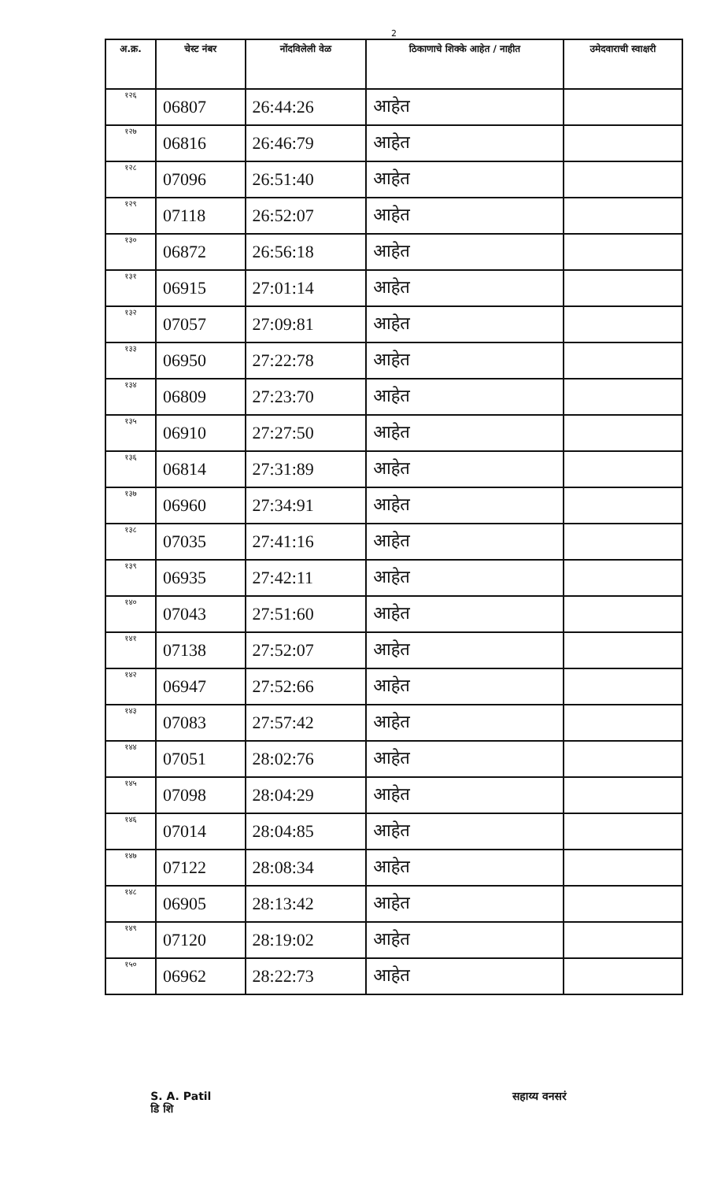2
| अ.क्र. | चेस्ट नंबर | नोंदविलेली वेळ | ठिकाणाचे शिक्के आहेत / नाहीत | उमेदवाराची स्वाक्षरी |
| --- | --- | --- | --- | --- |
| १२६ | 06807 | 26:44:26 | आहेत | |
| १२७ | 06816 | 26:46:79 | आहेत | |
| १२८ | 07096 | 26:51:40 | आहेत | |
| १२९ | 07118 | 26:52:07 | आहेत | |
| १३० | 06872 | 26:56:18 | आहेत | |
| १३१ | 06915 | 27:01:14 | आहेत | |
| १३२ | 07057 | 27:09:81 | आहेत | |
| १३३ | 06950 | 27:22:78 | आहेत | |
| १३४ | 06809 | 27:23:70 | आहेत | |
| १३५ | 06910 | 27:27:50 | आहेत | |
| १३६ | 06814 | 27:31:89 | आहेत | |
| १३७ | 06960 | 27:34:91 | आहेत | |
| १३८ | 07035 | 27:41:16 | आहेत | |
| १३९ | 06935 | 27:42:11 | आहेत | |
| १४० | 07043 | 27:51:60 | आहेत | |
| १४१ | 07138 | 27:52:07 | आहेत | |
| १४२ | 06947 | 27:52:66 | आहेत | |
| १४३ | 07083 | 27:57:42 | आहेत | |
| १४४ | 07051 | 28:02:76 | आहेत | |
| १४५ | 07098 | 28:04:29 | आहेत | |
| १४६ | 07014 | 28:04:85 | आहेत | |
| १४७ | 07122 | 28:08:34 | आहेत | |
| १४८ | 06905 | 28:13:42 | आहेत | |
| १४९ | 07120 | 28:19:02 | आहेत | |
| १५० | 06962 | 28:22:73 | आहेत | |
S. A. Patil
डि शि सहाय्य वनसरं